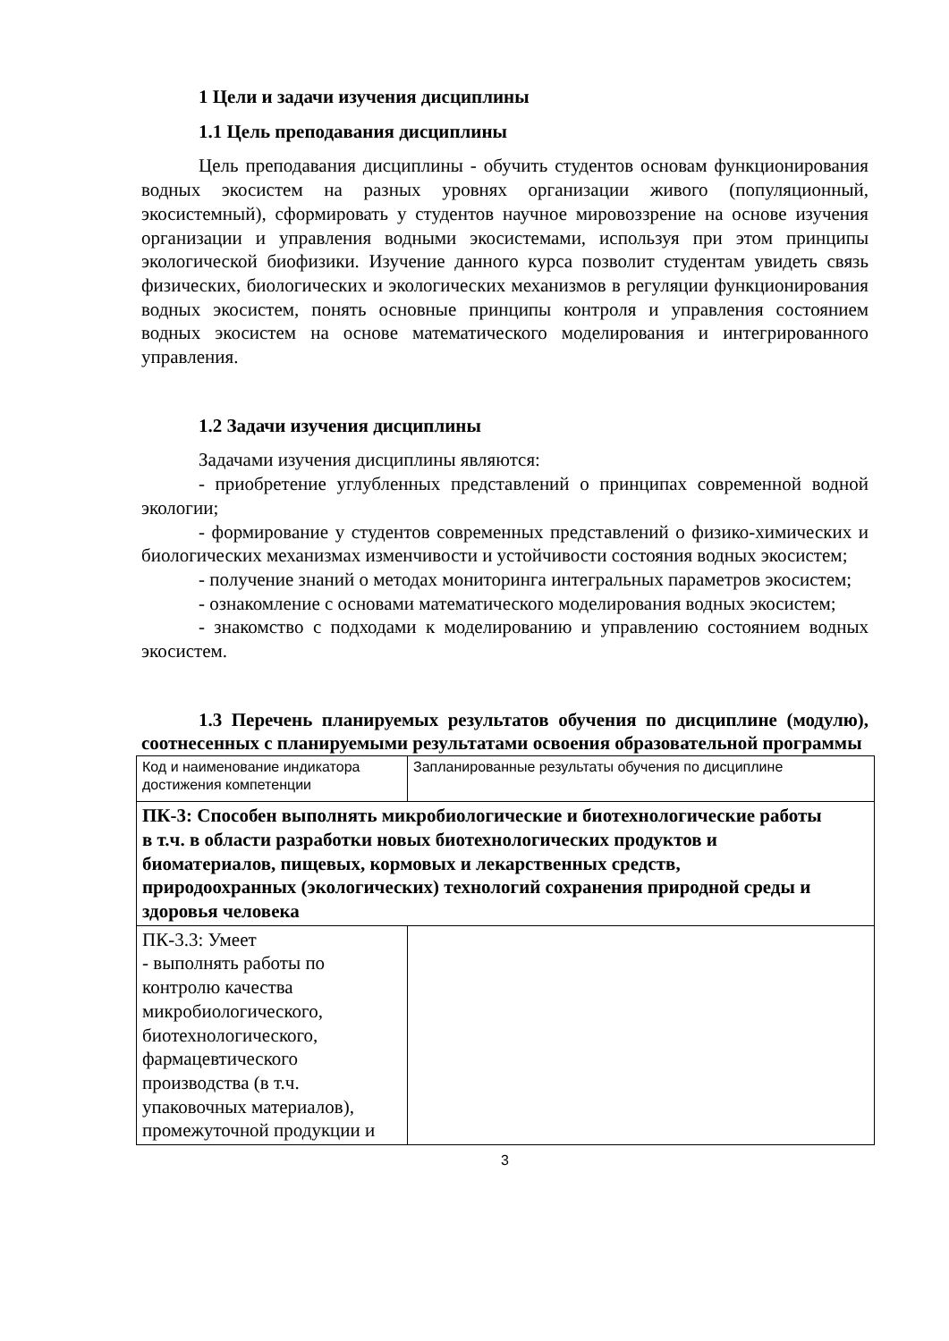1 Цели и задачи изучения дисциплины
1.1 Цель преподавания дисциплины
Цель преподавания дисциплины - обучить студентов основам функционирования водных экосистем на разных уровнях организации живого (популяционный, экосистемный), сформировать у студентов научное мировоззрение на основе изучения организации и управления водными экосистемами, используя при этом принципы экологической биофизики. Изучение данного курса позволит студентам увидеть связь физических, биологических и экологических механизмов в регуляции функционирования водных экосистем, понять основные принципы контроля и управления состоянием водных экосистем на основе математического моделирования и интегрированного управления.
1.2 Задачи изучения дисциплины
Задачами изучения дисциплины являются:
- приобретение углубленных представлений о принципах современной водной экологии;
- формирование у студентов современных представлений о физико-химических и биологических механизмах изменчивости и устойчивости состояния водных экосистем;
- получение знаний о методах мониторинга интегральных параметров экосистем;
- ознакомление с основами математического моделирования водных экосистем;
- знакомство с подходами к моделированию и управлению состоянием водных экосистем.
1.3 Перечень планируемых результатов обучения по дисциплине (модулю), соотнесенных с планируемыми результатами освоения образовательной программы
| Код и наименование индикатора достижения компетенции | Запланированные результаты обучения по дисциплине |
| ПК-3: Способен выполнять микробиологические и биотехнологические работы в т.ч. в области разработки новых биотехнологических продуктов и биоматериалов, пищевых, кормовых и лекарственных средств, природоохранных (экологических) технологий сохранения природной среды и здоровья человека | |
| ПК-3.3: Умеет - выполнять работы по контролю качества микробиологического, биотехнологического, фармацевтического производства (в т.ч. упаковочных материалов), промежуточной продукции и | |
3